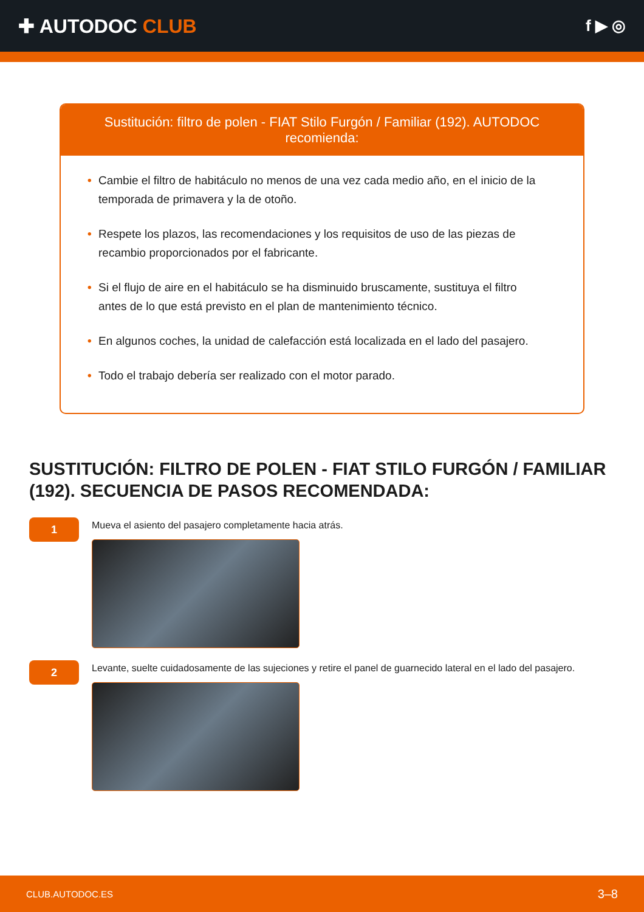✚ AUTODOC CLUB
f ▶ ◎
Sustitución: filtro de polen - FIAT Stilo Furgón / Familiar (192). AUTODOC recomienda:
• Cambie el filtro de habitáculo no menos de una vez cada medio año, en el inicio de la temporada de primavera y la de otoño.
• Respete los plazos, las recomendaciones y los requisitos de uso de las piezas de recambio proporcionados por el fabricante.
• Si el flujo de aire en el habitáculo se ha disminuido bruscamente, sustituya el filtro antes de lo que está previsto en el plan de mantenimiento técnico.
• En algunos coches, la unidad de calefacción está localizada en el lado del pasajero.
• Todo el trabajo debería ser realizado con el motor parado.
SUSTITUCIÓN: FILTRO DE POLEN - FIAT STILO FURGÓN / FAMILIAR (192). SECUENCIA DE PASOS RECOMENDADA:
1
Mueva el asiento del pasajero completamente hacia atrás.
2
Levante, suelte cuidadosamente de las sujeciones y retire el panel de guarnecido lateral en el lado del pasajero.
CLUB.AUTODOC.ES 3–8